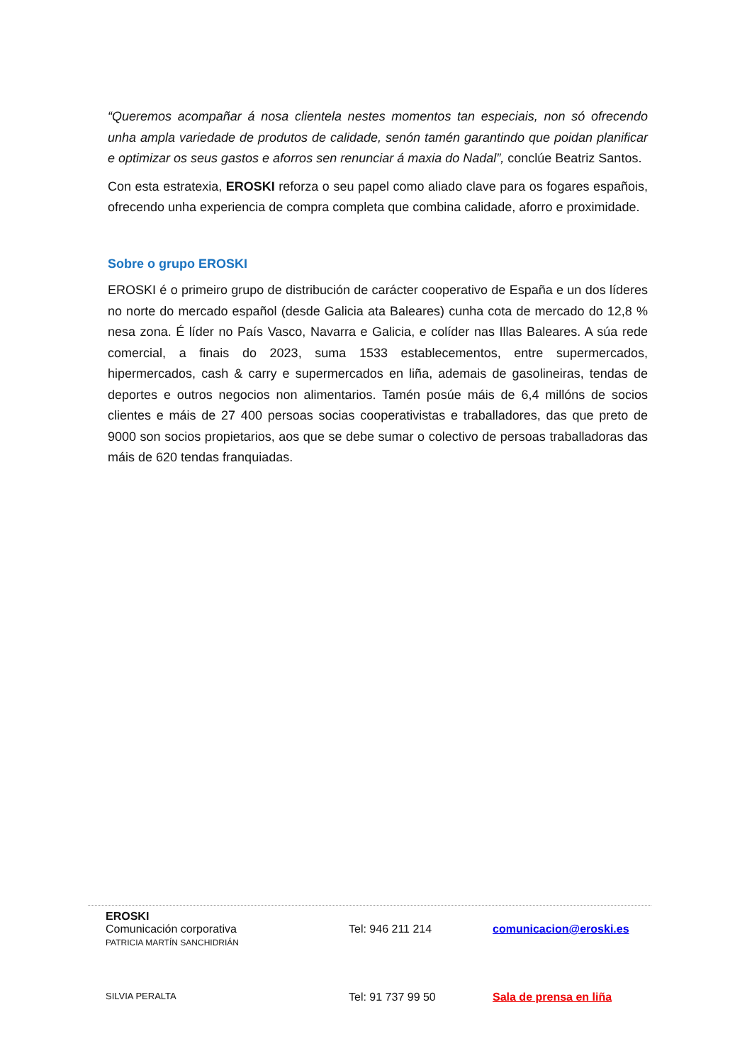“Queremos acompañar á nosa clientela nestes momentos tan especiais, non só ofrecendo unha ampla variedade de produtos de calidade, senón tamén garantindo que poidan planificar e optimizar os seus gastos e aforros sen renunciar á maxia do Nadal”, conclúe Beatriz Santos.
Con esta estratexia, EROSKI reforza o seu papel como aliado clave para os fogares españois, ofrecendo unha experiencia de compra completa que combina calidade, aforro e proximidade.
Sobre o grupo EROSKI
EROSKI é o primeiro grupo de distribución de carácter cooperativo de España e un dos líderes no norte do mercado español (desde Galicia ata Baleares) cunha cota de mercado do 12,8 % nesa zona. É líder no País Vasco, Navarra e Galicia, e colíder nas Illas Baleares. A súa rede comercial, a finais do 2023, suma 1533 establecementos, entre supermercados, hipermercados, cash & carry e supermercados en liña, ademais de gasolineiras, tendas de deportes e outros negocios non alimentarios. Tamén posúe máis de 6,4 millóns de socios clientes e máis de 27 400 persoas socias cooperativistas e traballadores, das que preto de 9000 son socios propietarios, aos que se debe sumar o colectivo de persoas traballadoras das máis de 620 tendas franquiadas.
EROSKI
Comunicación corporativa
PATRICIA MARTÍN SANCHIDRIÁN
Tel: 946 211 214 comunicacion@eroski.es
SILVIA PERALTA
Tel: 91 737 99 50 Sala de prensa en liña